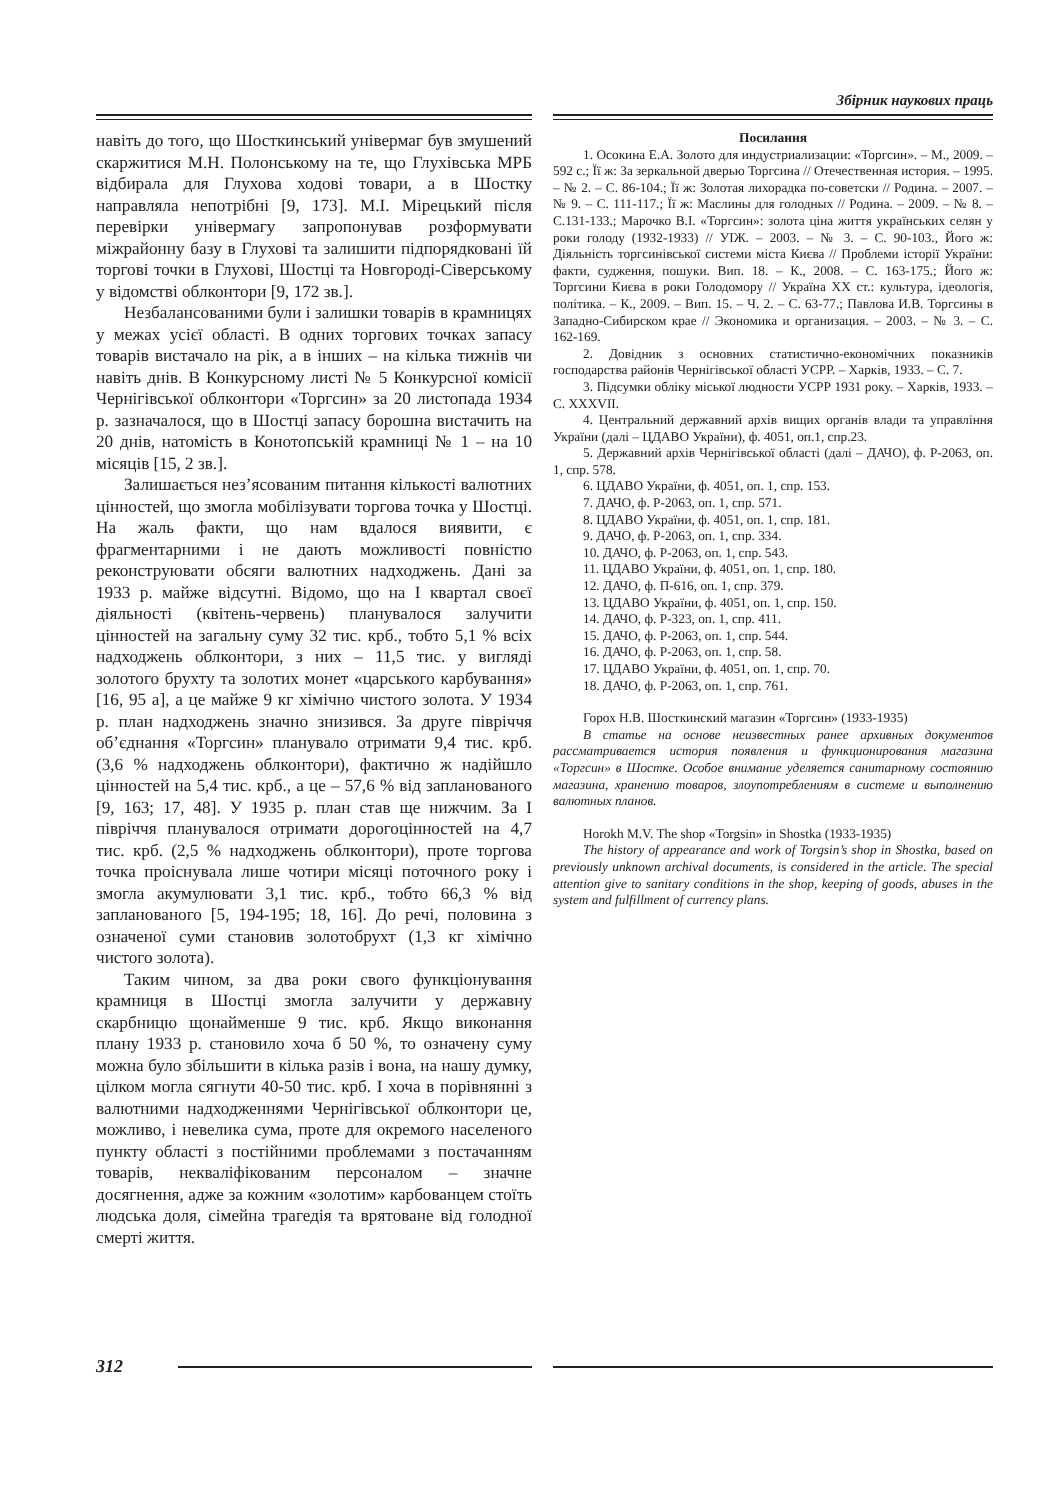Збірник наукових праць
навіть до того, що Шосткинський універмаг був змушений скаржитися М.Н. Полонському на те, що Глухівська МРБ відбирала для Глухова ходові товари, а в Шостку направляла непотрібні [9, 173]. М.І. Мірецький після перевірки універмагу запропонував розформувати міжрайонну базу в Глухові та залишити підпорядковані їй торгові точки в Глухові, Шостці та Новгороді-Сіверському у відомстві облконтори [9, 172 зв.].
Незбалансованими були і залишки товарів в крамницях у межах усієї області. В одних торгових точках запасу товарів вистачало на рік, а в інших – на кілька тижнів чи навіть днів. В Конкурсному листі № 5 Конкурсної комісії Чернігівської облконтори «Торгсин» за 20 листопада 1934 р. зазначалося, що в Шостці запасу борошна вистачить на 20 днів, натомість в Конотопській крамниці № 1 – на 10 місяців [15, 2 зв.].
Залишається нез’ясованим питання кількості валютних цінностей, що змогла мобілізувати торгова точка у Шостці. На жаль факти, що нам вдалося виявити, є фрагментарними і не дають можливості повністю реконструювати обсяги валютних надходжень. Дані за 1933 р. майже відсутні. Відомо, що на І квартал своєї діяльності (квітень-червень) планувалося залучити цінностей на загальну суму 32 тис. крб., тобто 5,1 % всіх надходжень облконтори, з них – 11,5 тис. у вигляді золотого брухту та золотих монет «царського карбування» [16, 95 а], а це майже 9 кг хімічно чистого золота. У 1934 р. план надходжень значно знизився. За друге півріччя об’єднання «Торгсин» планувало отримати 9,4 тис. крб. (3,6 % надходжень облконтори), фактично ж надійшло цінностей на 5,4 тис. крб., а це – 57,6 % від запланованого [9, 163; 17, 48]. У 1935 р. план став ще нижчим. За І півріччя планувалося отримати дорогоцінностей на 4,7 тис. крб. (2,5 % надходжень облконтори), проте торгова точка проіснувала лише чотири місяці поточного року і змогла акумулювати 3,1 тис. крб., тобто 66,3 % від запланованого [5, 194-195; 18, 16]. До речі, половина з означеної суми становив золотобрухт (1,3 кг хімічно чистого золота).
Таким чином, за два роки свого функціонування крамниця в Шостці змогла залучити у державну скарбницю щонайменше 9 тис. крб. Якщо виконання плану 1933 р. становило хоча б 50 %, то означену суму можна було збільшити в кілька разів і вона, на нашу думку, цілком могла сягнути 40-50 тис. крб. І хоча в порівнянні з валютними надходженнями Чернігівської облконтори це, можливо, і невелика сума, проте для окремого населеного пункту області з постійними проблемами з постачанням товарів, некваліфікованим персоналом – значне досягнення, адже за кожним «золотим» карбованцем стоїть людська доля, сімейна трагедія та врятоване від голодної смерті життя.
Посилання
1. Осокина Е.А. Золото для индустриализации: «Торгсин». – М., 2009. – 592 с.; Її ж: За зеркальной дверью Торгсина // Отечественная история. – 1995. – № 2. – С. 86-104.; Її ж: Золотая лихорадка по-советски // Родина. – 2007. – № 9. – С. 111-117.; Її ж: Маслины для голодных // Родина. – 2009. – № 8. – С.131-133.; Марочко В.І. «Торгсин»: золота ціна життя українських селян у роки голоду (1932-1933) // УІЖ. – 2003. – № 3. – С. 90-103., Його ж: Діяльність торгсинівської системи міста Києва // Проблеми історії України: факти, судження, пошуки. Вип. 18. – К., 2008. – С. 163-175.; Його ж: Торгсини Києва в роки Голодомору // Україна ХХ ст.: культура, ідеологія, політика. – К., 2009. – Вип. 15. – Ч. 2. – С. 63-77.; Павлова И.В. Торгсины в Западно-Сибирском крае // Экономика и организация. – 2003. – № 3. – С. 162-169.
2. Довідник з основних статистично-економічних показників господарства районів Чернігівської області УСРР. – Харків, 1933. – С. 7.
3. Підсумки обліку міської людности УСРР 1931 року. – Харків, 1933. – С. XXXVII.
4. Центральний державний архів вищих органів влади та управління України (далі – ЦДАВО України), ф. 4051, оп.1, спр.23.
5. Державний архів Чернігівської області (далі – ДАЧО), ф. Р-2063, оп. 1, спр. 578.
6. ЦДАВО України, ф. 4051, оп. 1, спр. 153.
7. ДАЧО, ф. Р-2063, оп. 1, спр. 571.
8. ЦДАВО України, ф. 4051, оп. 1, спр. 181.
9. ДАЧО, ф. Р-2063, оп. 1, спр. 334.
10. ДАЧО, ф. Р-2063, оп. 1, спр. 543.
11. ЦДАВО України, ф. 4051, оп. 1, спр. 180.
12. ДАЧО, ф. П-616, оп. 1, спр. 379.
13. ЦДАВО України, ф. 4051, оп. 1, спр. 150.
14. ДАЧО, ф. Р-323, оп. 1, спр. 411.
15. ДАЧО, ф. Р-2063, оп. 1, спр. 544.
16. ДАЧО, ф. Р-2063, оп. 1, спр. 58.
17. ЦДАВО України, ф. 4051, оп. 1, спр. 70.
18. ДАЧО, ф. Р-2063, оп. 1, спр. 761.
Горох Н.В. Шосткинский магазин «Торгсин» (1933-1935)
В статье на основе неизвестных ранее архивных документов рассматривается история появления и функционирования магазина «Торгсин» в Шостке. Особое внимание уделяется санитарному состоянию магазина, хранению товаров, злоупотреблениям в системе и выполнению валютных планов.
Horokh M.V. The shop «Torgsin» in Shostka (1933-1935)
The history of appearance and work of Torgsin’s shop in Shostka, based on previously unknown archival documents, is considered in the article. The special attention give to sanitary conditions in the shop, keeping of goods, abuses in the system and fulfillment of currency plans.
312